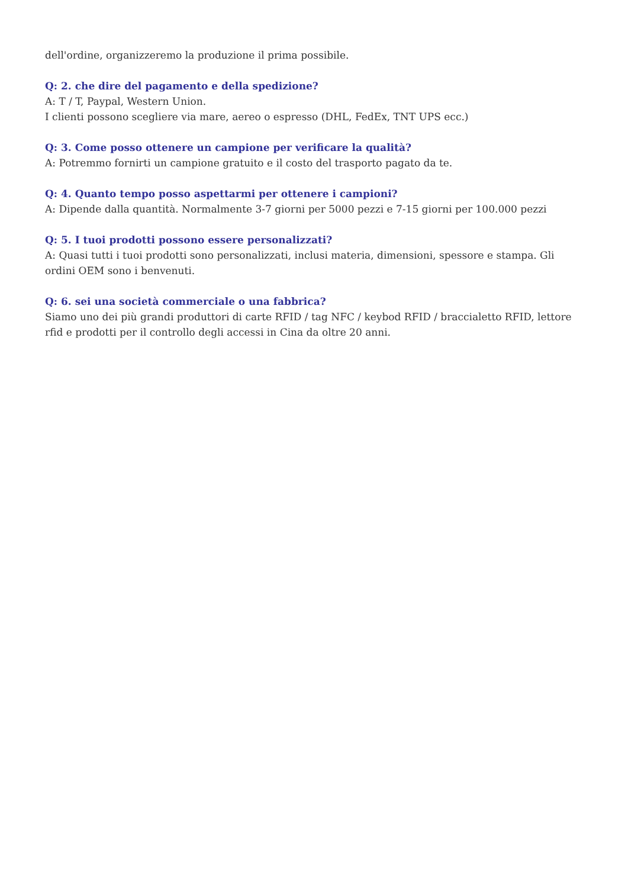dell'ordine, organizzeremo la produzione il prima possibile.
Q: 2. che dire del pagamento e della spedizione?
A: T / T, Paypal, Western Union.
I clienti possono scegliere via mare, aereo o espresso (DHL, FedEx, TNT UPS ecc.)
Q: 3. Come posso ottenere un campione per verificare la qualità?
A: Potremmo fornirti un campione gratuito e il costo del trasporto pagato da te.
Q: 4. Quanto tempo posso aspettarmi per ottenere i campioni?
A: Dipende dalla quantità. Normalmente 3-7 giorni per 5000 pezzi e 7-15 giorni per 100.000 pezzi
Q: 5. I tuoi prodotti possono essere personalizzati?
A: Quasi tutti i tuoi prodotti sono personalizzati, inclusi materia, dimensioni, spessore e stampa. Gli ordini OEM sono i benvenuti.
Q: 6. sei una società commerciale o una fabbrica?
Siamo uno dei più grandi produttori di carte RFID / tag NFC / keybod RFID / braccialetto RFID, lettore rfid e prodotti per il controllo degli accessi in Cina da oltre 20 anni.